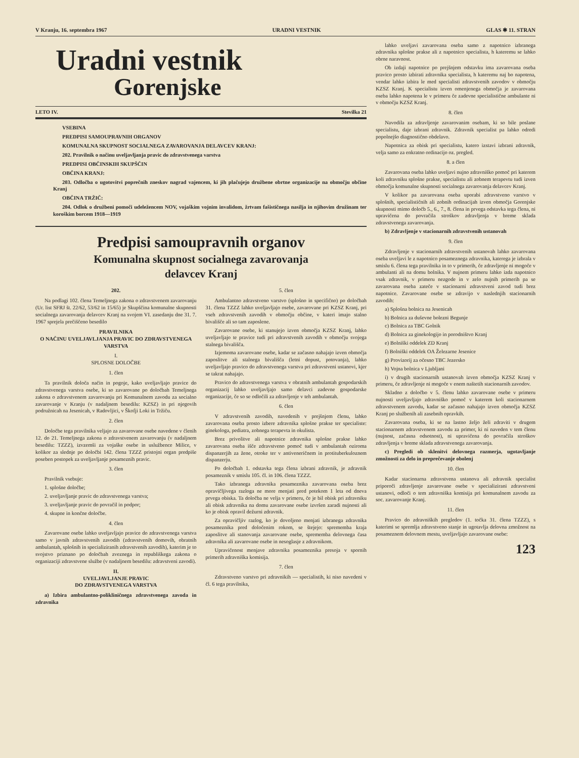V Kranju, 16. septembra 1967 URADNI VESTNIK GLAS ✱ 11. STRAN
Uradni vestnik
Gorenjske
LETO IV. Stevilka 21
VSEBINA
PREDPISI SAMOUPRAVNIH ORGANOV
KOMUNALNA SKUPNOST SOCIALNEGA ZAVAROVANJA DELAVCEV KRANJ:
202. Pravilnik o načinu uveljavljanja pravic do zdravstvenega varstva
PREDPISI OBČINSKIH SKUPŠČIN
OBČINA KRANJ:
203. Odločba o ugotovitvi poprečnih zneskov nagrad vajencem, ki jih plačujejo družbene obrtne organizacije na območju občine Kranj
OBČINA TRŽIČ:
204. Odlok o družbeni pomoči udeležencem NOV, vojaškim vojnim invalidom, žrtvam fašističnega nasilja in njihovim družinam ter koroškim borcem 1918—1919
Predpisi samoupravnih organov
Komunalna skupnost socialnega zavarovanja
delavcev Kranj
202.
Na podlagi 102. člena Temeljnega zakona o zdravstvenem zavarovanju (Ur. list SFRJ št. 22/62, 53/62 in 15/65) je Skupščina komunalne skupnosti socialnega zavarovanja delavcev Kranj na svojem VI. zasedanju dne 31. 7. 1967 sprejela prečiščeno besedilo
PRAVILNIKA
O NAČINU UVELJAVLJANJA PRAVIC DO ZDRAVSTVENEGA VARSTVA
I.
SPLOSNE DOLOČBE
1. člen
Ta pravilnik določa način in pogoje, kako uveljavljajo pravice do zdravstvenega varstva osebe, ki so zavarovane po določbah Temeljnega zakona o zdravstvenem zavarovanju pri Komunalnem zavodu za socialno zavarovanje v Kranju (v nadaljnem besedilu: KZSZ) in pri njegovih podružnicah na Jesenicah, v Radovljici, v Škofji Loki in Tržiču.
2. člen
Določbe tega pravilnika veljajo za zavarovane osebe navedene v členih 12. do 21. Temeljnega zakona o zdravstvenem zavarovanju (v nadaljnem besedilu: TZZZ), izvzemši za vojaške osebe in uslužbence Milice, v kolikor za slednje po določbi 142. člena TZZZ pristojni organ predpiše poseben postopek za uveljavljanje posameznih pravic.
3. člen
Pravilnik vsebuje:
1. splošne določbe;
2. uveljavljanje pravic do zdravstvenega varstva;
3. uveljavljanje pravic do povračil in podpor;
4. skupne in končne določbe.
4. člen
Zavarovane osebe lahko uveljavljajo pravice do zdravstvenega varstva samo v javnih zdravstvenih zavodih (zdravstvenih domovih, obratnih ambulantah, splošnih in specializiranih zdravstvenih zavodih), katerim je to svojstvo priznano po določbah zveznega in republiškega zakona o organizaciji zdravstvene službe (v nadaljnem besedilu: zdravstveni zavodi).
II.
UVELJAVLJANJE PRAVIC
DO ZDRAVSTVENEGA VARSTVA
a) Izbira ambulantno-polikliničnega zdravstvenega zavoda in zdravnika
5. člen
Ambulantno zdravstveno varstvo (splošno in specifično) po določbah 31. člena TZZZ lahko uveljavljajo osebe, zavarovane pri KZSZ Kranj, pri vseh zdravstvenih zavodih v območju občine, v kateri imajo stalno bivališče ali so tam zaposlene.
Zavarovane osebe, ki stanujejo izven območja KZSZ Kranj, lahko uveljavljajo te pravice tudi pri zdravstvenih zavodih v območju svojega stalnega bivališča.
Izjemoma zavarovane osebe, kadar se začasno nahajajo izven območja zaposlitve ali stalnega bivališča (letni dopust, potovanja), lahko uveljavljajo pravico do zdravstvenega varstva pri zdravstveni ustanovi, kjer se takrat nahajajo.
Pravico do zdravstvenega varstva v obratnih ambulantah gospodarskih organizacij lahko uveljavljajo samo delavci zadevne gospodarske organizacije, če so se odločili za zdravljenje v teh ambulantah.
6. člen
V zdravstvenih zavodih, navedenih v prejšnjem členu, lahko zavarovana oseba prosto izbere zdravnika splošne prakse ter specialiste: ginekologa, pediatra, zobnega terapevta in okulista.
Brez privolitve ali napotnice zdravnika splošne prakse lahko zavarovana oseba išče zdravstveno pomoč tudi v ambulantah oziroma dispanzerjih za žene, otroke ter v antiveneričnem in protituberkuloznem dispanzerju.
Po določbah 1. odstavka tega člena izbrani zdravnik, je zdravnik posameznik v smislu 105. čl. in 106. člena TZZZ.
Tako izbranega zdravnika posameznika zavarovana oseba brez opravičljivega razloga ne more menjati pred potekom 1 leta od dneva prvega obiska. Ta določba ne velja v primeru, če je bil obisk pri zdravniku ali obisk zdravnika na domu zavarovane osebe izvršen zaradi nujnosti ali ko je obisk opravil dežurni zdravnik.
Za opravičljiv razlog, ko je dovoljeno menjati izbranega zdravnika posameznika pred določenim rokom, se štejejo: sprememba kraja zaposlitve ali stanovanja zavarovane osebe, sprememba delovnega časa zdravnika ali zavarovane osebe in nesoglasje z zdravnikom.
Upravičenost menjave zdravnika posameznika presoja v spornih primerih zdravniška komisija.
7. člen
Zdravstveno varstvo pri zdravnikih — specialistih, ki niso navedeni v čl. 6 tega pravilnika,
lahko uveljavi zavarovana oseba samo z napotnico izbranega zdravnika splošne prakse ali z napotnico specialista, h kateremu se lahko obrne naravnost.
Ob izdaji napotnice po prejšnjem odstavku ima zavarovana oseba pravico prosto izbirati zdravnika specialista, h kateremu naj bo napotena, vendar lahko izbira le med specialisti zdravstvenih zavodov v območju KZSZ Kranj. K specialistu izven omenjenega območja je zavarovana oseba lahko napotena le v primeru če zadevne specialistične ambulante ni v območju KZSZ Kranj.
8. člen
Navodila za zdravljenje zavarovanim osebam, ki so bile poslane specialistu, daje izbrani zdravnik. Zdravnik specialist pa lahko odredi popolnejšo diagnostično obdelavo.
Napotnica za obisk pri specialistu, katero izstavi izbrani zdravnik, velja samo za enkratno ordinacijo oz. pregled.
8. a člen
Zavarovana oseba lahko uveljavi nujno zdravniško pomoč pri katerem koli zdravniku splošne prakse, specialistu ali zobnem terapevtu tudi izven območja komunalne skupnosti socialnega zavarovanja delavcev Kranj.
V kolikor pa zavarovana oseba uporabi zdravstveno varstvo v splošnih, specialističnih ali zobnih ordinacijah izven območja Gorenjske skupnosti mimo določb 5., 6., 7., 8. člena in prvega odstavka tega člena, ni upravičena do povračila stroškov zdravljenja v breme sklada zdravstvenega zavarovanja.
b) Zdravljenje v stacionarnih zdravstvenih ustanovah
9. člen
Zdravljenje v stacionarnih zdravstvenih ustanovah lahko zavarovana oseba uveljavi le z napotnico posameznega zdravnika, katerega je izbrala v smislu 6. člena tega pravilnika in to v primerih, če zdravljenje ni mogoče v ambulanti ali na domu bolnika. V nujnem primeru lahko izda napotnico vsak zdravnik, v primeru nezgode in v zelo nujnih primerih pa se zavarovana oseba zateče v stacionarni zdravstveni zavod tudi brez napotnice. Zavarovane osebe se zdravijo v naslednjih stacionarnih zavodih:
a) Splošna bolnica na Jesenicah
b) Bolnica za duševne bolezni Begunje
c) Bolnica za TBC Golnik
d) Bolnica za ginekologijo in porodništvo Kranj
e) Bolniški oddelek ZD Kranj
f) Bolniški oddelek OA Železarne Jesenice
g) Provizorij za očesno TBC Jezersko
h) Vojna bolnica v Ljubljani
i) v drugih stacionarnih ustanovah izven območja KZSZ Kranj v primeru, če zdravljenje ni mogoče v enem naštetih stacionarnih zavodov.
Skladno z določbo v 5. členu lahko zavarovane osebe v primeru nujnosti uveljavljajo zdravniško pomoč v katerem koli stacionarnem zdravstvenem zavodu, kadar se začasno nahajajo izven območja KZSZ Kranj po službenih ali zasebnih opravkih.
Zavarovana oseba, ki se na lastno željo želi zdraviti v drugem stacionarnem zdravstvenem zavodu za primer, ki ni naveden v tem členu (nujnost, začasna odsotnost), ni upravičena do povračila stroškov zdravljenja v breme sklada zdravstvenega zavarovanja.
c) Pregledi ob sklenitvi delovnega razmerja, ugotavljanje zmožnosti za delo in preprečevanje obolenj
10. člen
Kadar stacionarna zdravstvena ustanova ali zdravnik specialist priporoči zdravljenje zavarovane osebe v specializirani zdravstveni ustanovi, odloči o tem zdravniška komisija pri komunalnem zavodu za soc. zavarovanje Kranj.
11. člen
Pravico do zdravniških pregledov (1. točka 31. člena TZZZ), s katerimi se spremlja zdravstveno stanje in ugotavlja delovna zmožnost na posameznem delovnem mestu, uveljavljajo zavarovane osebe:
123